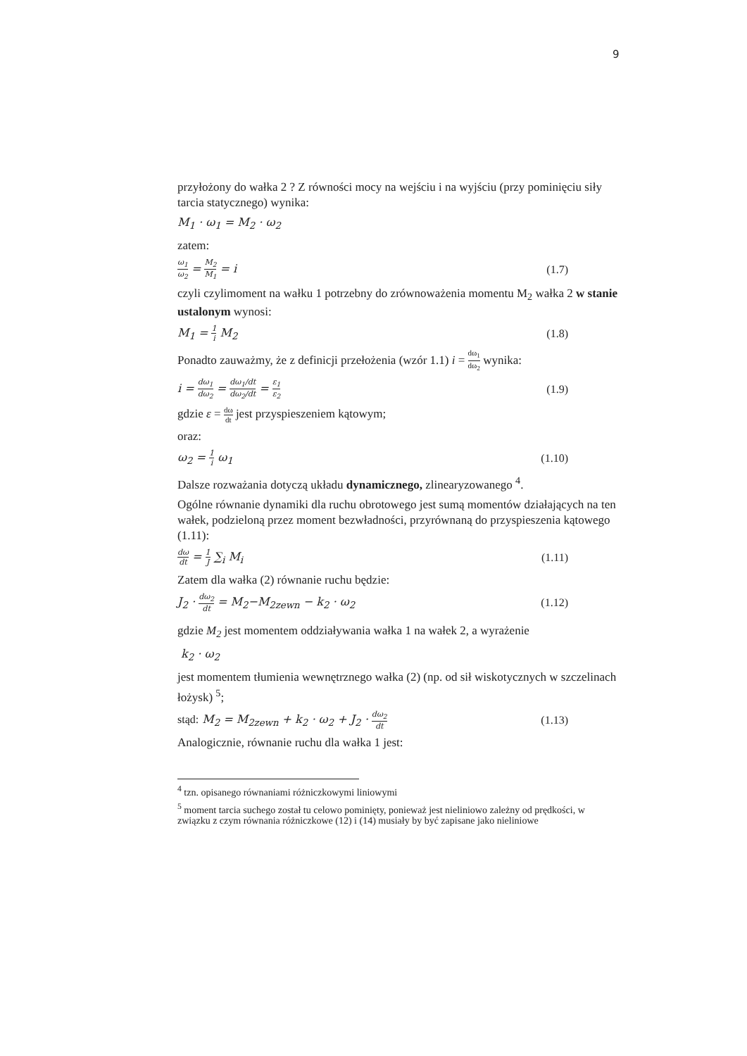9
przyłożony do wałka 2 ? Z równości mocy na wejściu i na wyjściu (przy pominięciu siły tarcia statycznego) wynika:
M<sub>1</sub> · ω<sub>1</sub> = M<sub>2</sub> · ω<sub>2</sub>
zatem:
ω<sub>1</sub> ω<sub>2</sub> = M<sub>2</sub> M<sub>1</sub> = i (1.7)
czyli czylimoment na wałku 1 potrzebny do zrównoważenia momentu M<sub>2</sub> wałka 2 w stanie ustalonym wynosi:
M<sub>1</sub> = 1 i M<sub>2</sub> (1.8)
Ponadto zauważmy, że z definicji przełożenia (wzór 1.1) i = dω<sub>1</sub> dω<sub>2</sub> wynika:
i = dω<sub>1</sub> dω<sub>2</sub> = dω<sub>1</sub>/dt dω<sub>2</sub>/dt = ε<sub>1</sub> ε<sub>2</sub> (1.9)
gdzie ε = dω dt jest przyspieszeniem kątowym;
oraz:
ω<sub>2</sub> = 1 i ω<sub>1</sub> (1.10)
Dalsze rozważania dotyczą układu dynamicznego, zlinearyzowanego <sup>4</sup>.
Ogólne równanie dynamiki dla ruchu obrotowego jest sumą momentów działających na ten wałek, podzieloną przez moment bezwładności, przyrównaną do przyspieszenia kątowego (1.11):
dω dt = 1 J ∑<sub>i</sub> M<sub>i</sub> (1.11)
Zatem dla wałka (2) równanie ruchu będzie:
J<sub>2</sub> · dω<sub>2</sub> dt = M<sub>2</sub>−M<sub>2zewn</sub> − k<sub>2</sub> · ω<sub>2</sub> (1.12)
gdzie M<sub>2</sub> jest momentem oddziaływania wałka 1 na wałek 2, a wyrażenie
k<sub>2</sub> · ω<sub>2</sub>
jest momentem tłumienia wewnętrznego wałka (2) (np. od sił wiskotycznych w szczelinach łożysk) <sup>5</sup>;
stąd: M<sub>2</sub> = M<sub>2zewn</sub> + k<sub>2</sub> · ω<sub>2</sub> + J<sub>2</sub> · dω<sub>2</sub> dt (1.13)
Analogicznie, równanie ruchu dla wałka 1 jest:
<sup>4</sup> tzn. opisanego równaniami różniczkowymi liniowymi
<sup>5</sup> moment tarcia suchego został tu celowo pominięty, ponieważ jest nieliniowo zależny od prędkości, w związku z czym równania różniczkowe (12) i (14) musiały by być zapisane jako nieliniowe